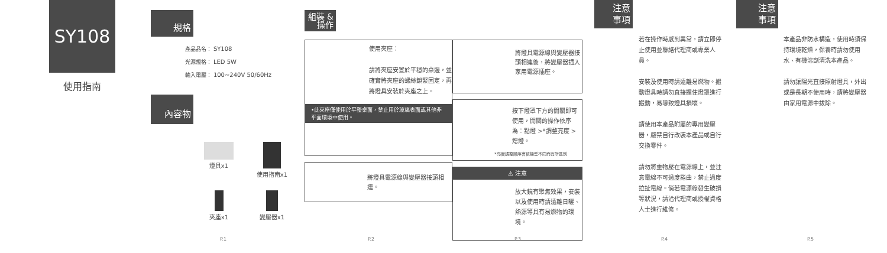SY108
使用指南
P.1
規格
產品品名： SY108
光源規格： LED 5W
輸入電壓： 100~240V 50/60Hz
內容物
燈具x1
使用指南x1
夾座x1
變壓器x1
P.2
組裝 & 操作
使用夾座：
請將夾座安置於平穩的桌邊，並確實將夾座的螺絲鎖緊固定，再將燈具安裝於夾座之上。
•此夾座僅使用於平整桌面，禁止用於玻璃表面或其他非 平面環境中使用。
將燈具電源線與變壓器接頭相連。
P.3
將燈具電源線與變壓器接頭相連後，將變壓器插入家用電源插座。
按下燈罩下方的開關即可使用，開關的操作依序為：點燈 >*調整亮度 > 熄燈。
*亮度調整順序會依機型不同而有所區別
⚠ 注意
放大鏡有聚焦效果，安裝以及使用時請遠離日曬、熱源等具有易燃物的環境。
P.4
注意
事項
若在操作時感到異常，請立即停止使用並聯絡代理商或專業人員。
安裝及使用時請遠離易燃物。搬動燈具時請勿直接握住燈罩進行搬動，易導致燈具損壞。
請使用本產品附屬的專用變壓器，嚴禁自行改裝本產品或自行交換零件。
請勿將重物壓在電源線上，並注意電線不可過度捲曲，禁止過度拉扯電線。倘若電源線發生破損等狀況，請洽代理商或授權資格人士進行維修。
P.5
注意
事項
本產品非防水構造，使用時須保持環境乾燥，保養時請勿使用水、有機溶劑清洗本產品。
請勿讓陽光直接照射燈具，外出或是長期不使用時，請將變壓器由家用電源中拔除。